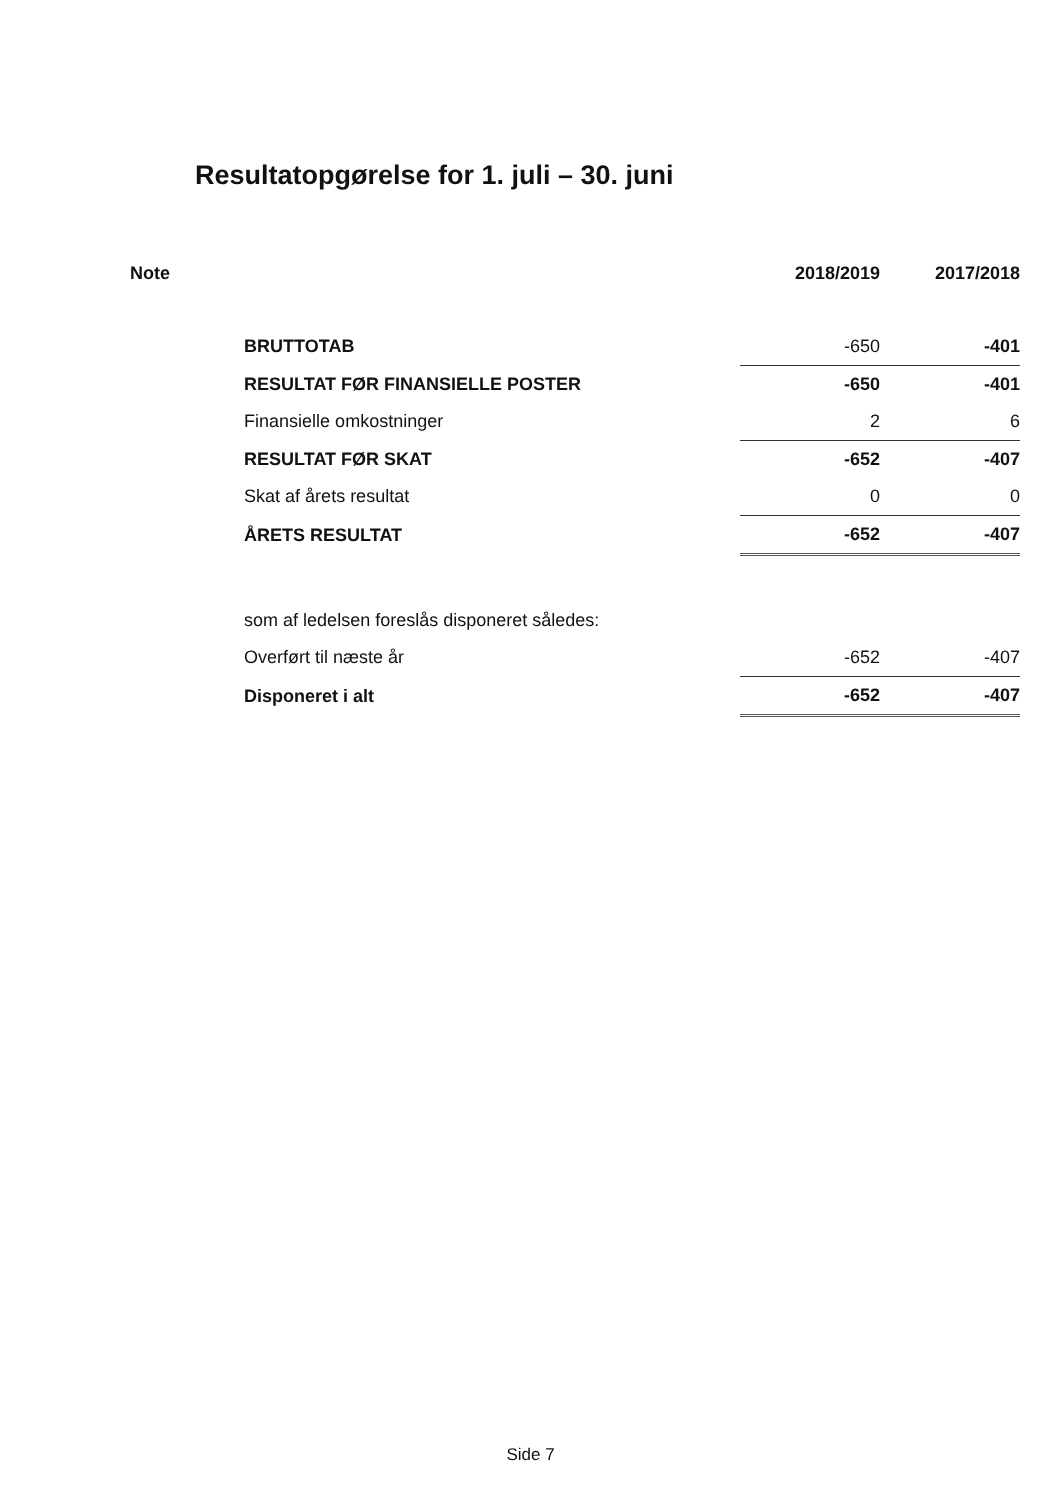Resultatopgørelse for 1. juli – 30. juni
| Note | | 2018/2019 | 2017/2018 |
| --- | --- | --- | --- |
| | BRUTTOTAB | -650 | -401 |
| | RESULTAT FØR FINANSIELLE POSTER | -650 | -401 |
| | Finansielle omkostninger | 2 | 6 |
| | RESULTAT FØR SKAT | -652 | -407 |
| | Skat af årets resultat | 0 | 0 |
| | ÅRETS RESULTAT | -652 | -407 |
| | som af ledelsen foreslås disponeret således: | | |
| | Overført til næste år | -652 | -407 |
| | Disponeret i alt | -652 | -407 |
Side 7